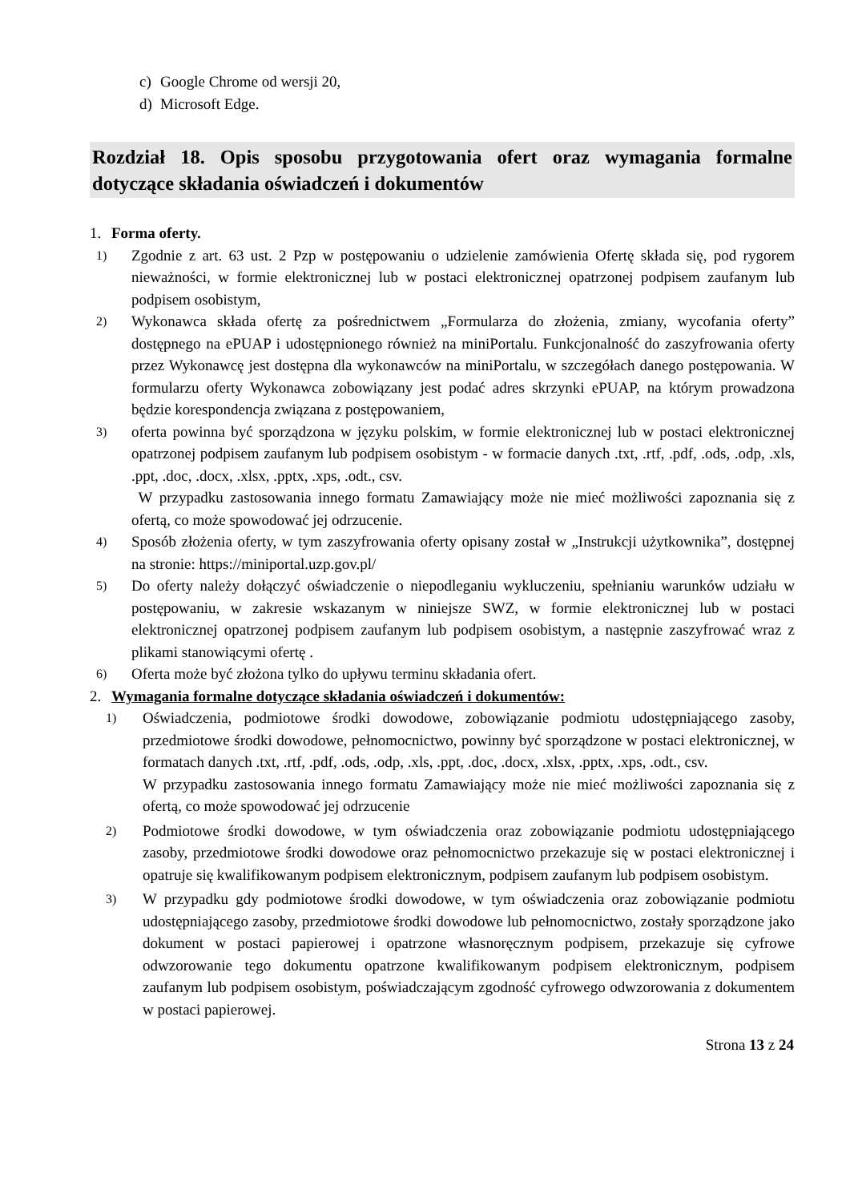c) Google Chrome od wersji 20,
d) Microsoft Edge.
Rozdział 18. Opis sposobu przygotowania ofert oraz wymagania formalne dotyczące składania oświadczeń i dokumentów
1. Forma oferty.
1)
Zgodnie z art. 63 ust. 2 Pzp w postępowaniu o udzielenie zamówienia Ofertę składa się, pod rygorem nieważności, w formie elektronicznej lub w postaci elektronicznej opatrzonej podpisem zaufanym lub podpisem osobistym,
2)
Wykonawca składa ofertę za pośrednictwem „Formularza do złożenia, zmiany, wycofania oferty” dostępnego na ePUAP i udostępnionego również na miniPortalu. Funkcjonalność do zaszyfrowania oferty przez Wykonawcę jest dostępna dla wykonawców na miniPortalu, w szczegółach danego postępowania. W formularzu oferty Wykonawca zobowiązany jest podać adres skrzynki ePUAP, na którym prowadzona będzie korespondencja związana z postępowaniem,
3)
oferta powinna być sporządzona w języku polskim, w formie elektronicznej lub w postaci elektronicznej opatrzonej podpisem zaufanym lub podpisem osobistym - w formacie danych .txt, .rtf, .pdf, .ods, .odp, .xls, .ppt, .doc, .docx, .xlsx, .pptx, .xps, .odt., csv.
W przypadku zastosowania innego formatu Zamawiający może nie mieć możliwości zapoznania się z ofertą, co może spowodować jej odrzucenie.
4)
Sposób złożenia oferty, w tym zaszyfrowania oferty opisany został w „Instrukcji użytkownika”, dostępnej na stronie: https://miniportal.uzp.gov.pl/
5)
Do oferty należy dołączyć oświadczenie o niepodleganiu wykluczeniu, spełnianiu warunków udziału w postępowaniu, w zakresie wskazanym w niniejsze SWZ, w formie elektronicznej lub w postaci elektronicznej opatrzonej podpisem zaufanym lub podpisem osobistym, a następnie zaszyfrować wraz z plikami stanowiącymi ofertę .
6)
Oferta może być złożona tylko do upływu terminu składania ofert.
2. Wymagania formalne dotyczące składania oświadczeń i dokumentów:
1)
Oświadczenia, podmiotowe środki dowodowe, zobowiązanie podmiotu udostępniającego zasoby, przedmiotowe środki dowodowe, pełnomocnictwo, powinny być sporządzone w postaci elektronicznej, w formatach danych .txt, .rtf, .pdf, .ods, .odp, .xls, .ppt, .doc, .docx, .xlsx, .pptx, .xps, .odt., csv.
W przypadku zastosowania innego formatu Zamawiający może nie mieć możliwości zapoznania się z ofertą, co może spowodować jej odrzucenie
2)
Podmiotowe środki dowodowe, w tym oświadczenia oraz zobowiązanie podmiotu udostępniającego zasoby, przedmiotowe środki dowodowe oraz pełnomocnictwo przekazuje się w postaci elektronicznej i opatruje się kwalifikowanym podpisem elektronicznym, podpisem zaufanym lub podpisem osobistym.
3)
W przypadku gdy podmiotowe środki dowodowe, w tym oświadczenia oraz zobowiązanie podmiotu udostępniającego zasoby, przedmiotowe środki dowodowe lub pełnomocnictwo, zostały sporządzone jako dokument w postaci papierowej i opatrzone własnoręcznym podpisem, przekazuje się cyfrowe odwzorowanie tego dokumentu opatrzone kwalifikowanym podpisem elektronicznym, podpisem zaufanym lub podpisem osobistym, poświadczającym zgodność cyfrowego odwzorowania z dokumentem w postaci papierowej.
Strona 13 z 24